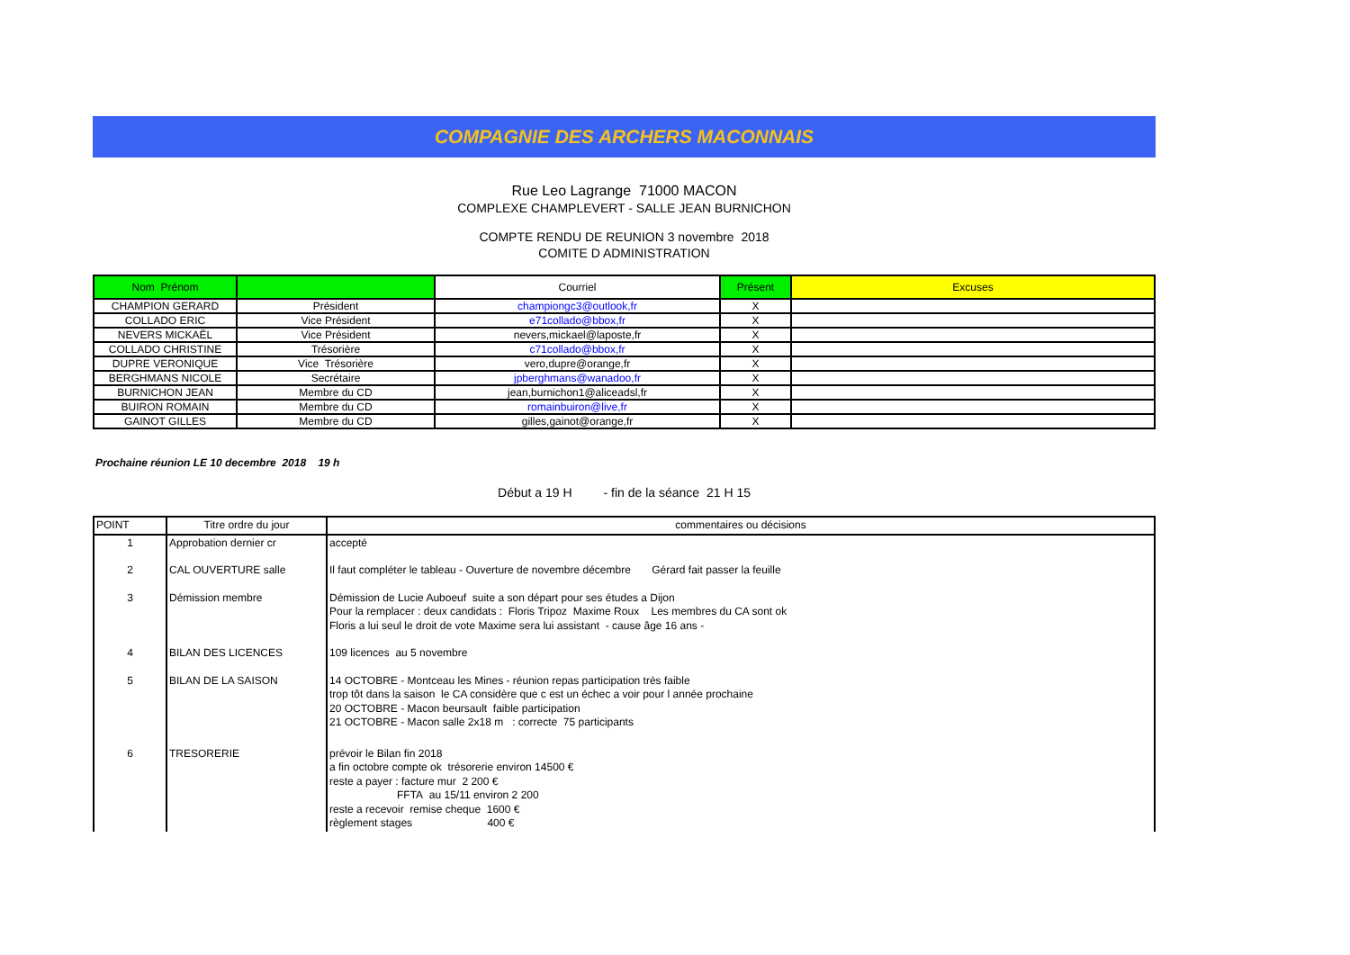COMPAGNIE DES ARCHERS MACONNAIS
Rue Leo Lagrange 71000 MACON
COMPLEXE CHAMPLEVERT - SALLE JEAN BURNICHON
COMPTE RENDU DE REUNION 3 novembre 2018
COMITE D ADMINISTRATION
| Nom Prénom | | Courriel | Présent | Excuses |
| --- | --- | --- | --- | --- |
| CHAMPION GERARD | Président | championgc3@outlook,fr | X | |
| COLLADO ERIC | Vice Président | e71collado@bbox,fr | X | |
| NEVERS MICKAËL | Vice Président | nevers,mickael@laposte,fr | X | |
| COLLADO CHRISTINE | Trésorière | c71collado@bbox,fr | X | |
| DUPRE VERONIQUE | Vice Trésorière | vero,dupre@orange,fr | X | |
| BERGHMANS NICOLE | Secrétaire | jpberghmans@wanadoo,fr | X | |
| BURNICHON JEAN | Membre du CD | jean,burnichon1@aliceadsl,fr | X | |
| BUIRON ROMAIN | Membre du CD | romainbuiron@live,fr | X | |
| GAINOT GILLES | Membre du CD | gilles,gainot@orange,fr | X | |
Prochaine réunion LE 10 decembre 2018 19 h
Début a 19 H - fin de la séance 21 H 15
| POINT | Titre ordre du jour | commentaires ou décisions |
| --- | --- | --- |
| 1 | Approbation dernier cr | accepté |
| 2 | CAL OUVERTURE salle | Il faut compléter le tableau - Ouverture de novembre décembre Gérard fait passer la feuille |
| 3 | Démission membre | Démission de Lucie Auboeuf suite a son départ pour ses études a Dijon Pour la remplacer : deux candidats : Floris Tripoz Maxime Roux Les membres du CA sont ok Floris a lui seul le droit de vote Maxime sera lui assistant - cause âge 16 ans - |
| 4 | BILAN DES LICENCES | 109 licences au 5 novembre |
| 5 | BILAN DE LA SAISON | 14 OCTOBRE - Montceau les Mines - réunion repas participation très faible trop tôt dans la saison le CA considère que c est un échec a voir pour l année prochaine 20 OCTOBRE - Macon beursault faible participation 21 OCTOBRE - Macon salle 2x18 m : correcte 75 participants |
| 6 | TRESORERIE | prévoir le Bilan fin 2018 a fin octobre compte ok trésorerie environ 14500 € reste a payer : facture mur 2 200 € FFTA au 15/11 environ 2 200 reste a recevoir remise cheque 1600 € règlement stages 400 € |